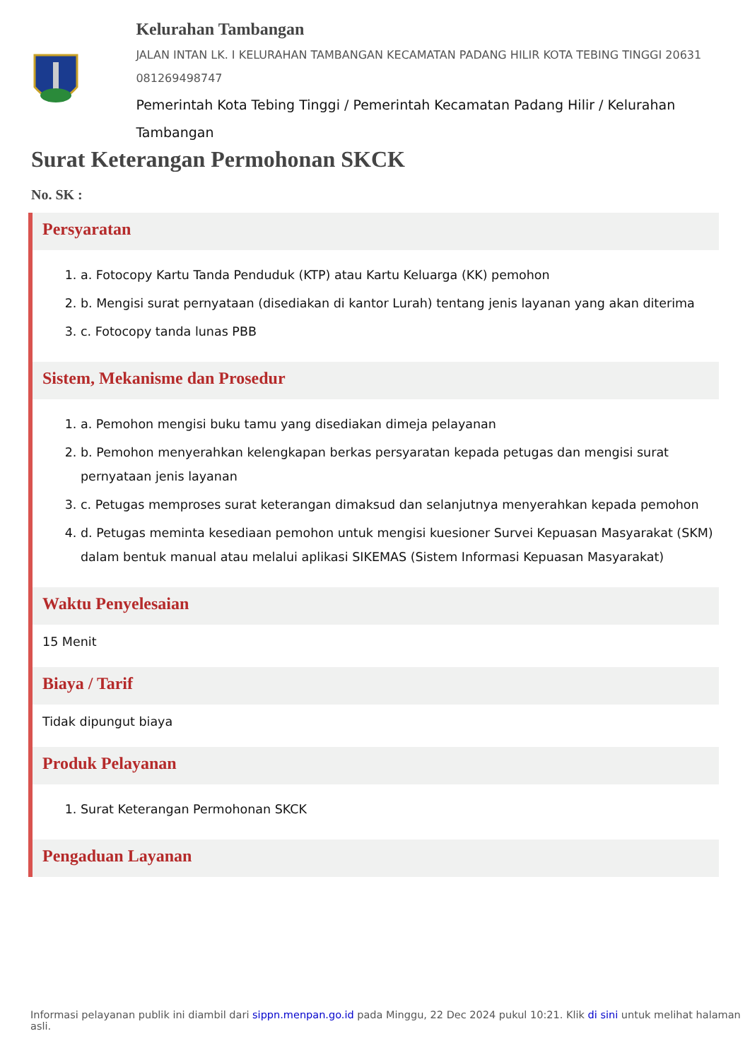Kelurahan Tambangan
JALAN INTAN LK. I KELURAHAN TAMBANGAN KECAMATAN PADANG HILIR KOTA TEBING TINGGI 20631 081269498747
Pemerintah Kota Tebing Tinggi / Pemerintah Kecamatan Padang Hilir / Kelurahan Tambangan
Surat Keterangan Permohonan SKCK
No. SK :
Persyaratan
1. a. Fotocopy Kartu Tanda Penduduk (KTP) atau Kartu Keluarga (KK) pemohon
2. b. Mengisi surat pernyataan (disediakan di kantor Lurah) tentang jenis layanan yang akan diterima
3. c. Fotocopy tanda lunas PBB
Sistem, Mekanisme dan Prosedur
1. a. Pemohon mengisi buku tamu yang disediakan dimeja pelayanan
2. b. Pemohon menyerahkan kelengkapan berkas persyaratan kepada petugas dan mengisi surat pernyataan jenis layanan
3. c. Petugas memproses surat keterangan dimaksud dan selanjutnya menyerahkan kepada pemohon
4. d. Petugas meminta kesediaan pemohon untuk mengisi kuesioner Survei Kepuasan Masyarakat (SKM) dalam bentuk manual atau melalui aplikasi SIKEMAS (Sistem Informasi Kepuasan Masyarakat)
Waktu Penyelesaian
15 Menit
Biaya / Tarif
Tidak dipungut biaya
Produk Pelayanan
1. Surat Keterangan Permohonan SKCK
Pengaduan Layanan
Informasi pelayanan publik ini diambil dari sippn.menpan.go.id pada Minggu, 22 Dec 2024 pukul 10:21. Klik di sini untuk melihat halaman asli.